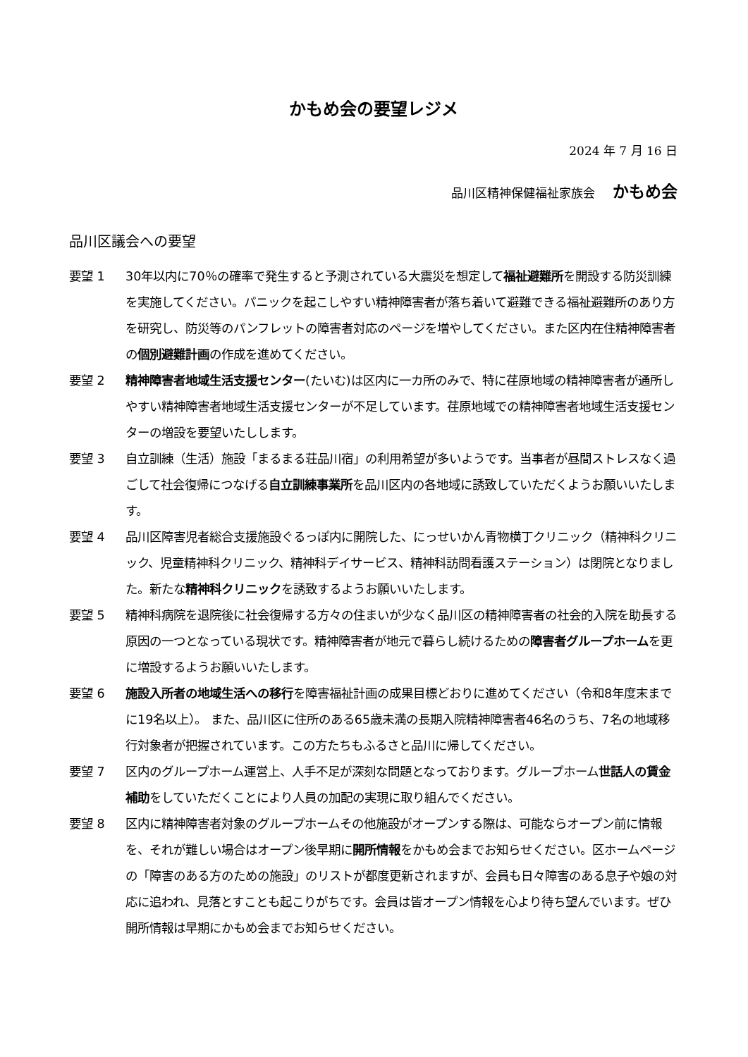かもめ会の要望レジメ
2024 年 7 月 16 日
品川区精神保健福祉家族会 かもめ会
品川区議会への要望
要望 1 30年以内に70％の確率で発生すると予測されている大震災を想定して福祉避難所を開設する防災訓練を実施してください。パニックを起こしやすい精神障害者が落ち着いて避難できる福祉避難所のあり方を研究し、防災等のパンフレットの障害者対応のページを増やしてください。また区内在住精神障害者の個別避難計画の作成を進めてください。
要望 2 精神障害者地域生活支援センター(たいむ)は区内に一カ所のみで、特に荏原地域の精神障害者が通所しやすい精神障害者地域生活支援センターが不足しています。荏原地域での精神障害者地域生活支援センターの増設を要望いたしします。
要望 3 自立訓練（生活）施設「まるまる荘品川宿」の利用希望が多いようです。当事者が昼間ストレスなく過ごして社会復帰につなげる自立訓練事業所を品川区内の各地域に誘致していただくようお願いいたします。
要望 4 品川区障害児者総合支援施設ぐるっぽ内に開院した、にっせいかん青物横丁クリニック（精神科クリニック、児童精神科クリニック、精神科デイサービス、精神科訪問看護ステーション）は閉院となりました。新たな精神科クリニックを誘致するようお願いいたします。
要望 5 精神科病院を退院後に社会復帰する方々の住まいが少なく品川区の精神障害者の社会的入院を助長する原因の一つとなっている現状です。精神障害者が地元で暮らし続けるための障害者グループホームを更に増設するようお願いいたします。
要望 6 施設入所者の地域生活への移行を障害福祉計画の成果目標どおりに進めてください（令和8年度末までに19名以上）。 また、品川区に住所のある65歳未満の長期入院精神障害者46名のうち、7名の地域移行対象者が把握されています。この方たちもふるさと品川に帰してください。
要望 7 区内のグループホーム運営上、人手不足が深刻な問題となっております。グループホーム世話人の賃金補助をしていただくことにより人員の加配の実現に取り組んでください。
要望 8 区内に精神障害者対象のグループホームその他施設がオープンする際は、可能ならオープン前に情報を、それが難しい場合はオープン後早期に開所情報をかもめ会までお知らせください。区ホームページの「障害のある方のための施設」のリストが都度更新されますが、会員も日々障害のある息子や娘の対応に追われ、見落とすことも起こりがちです。会員は皆オープン情報を心より待ち望んでいます。ぜひ開所情報は早期にかもめ会までお知らせください。